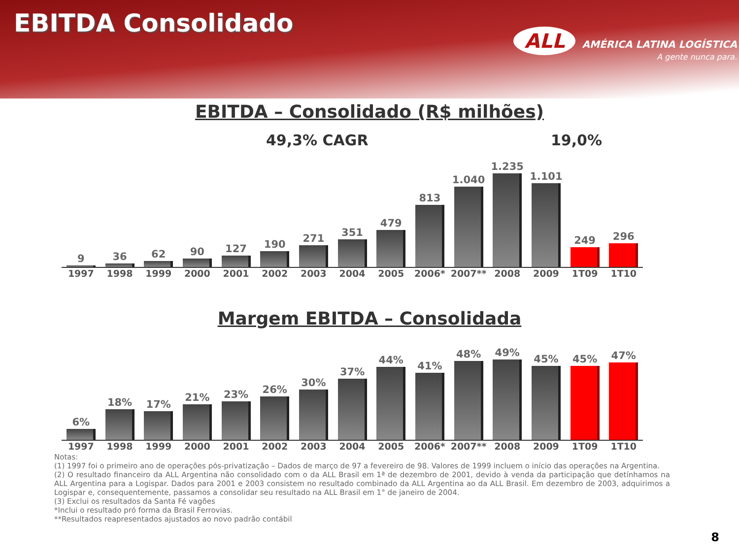EBITDA Consolidado
ALL AMÉRICA LATINA LOGÍSTICA
A gente nunca para.
EBITDA – Consolidado (R$ milhões)
49,3% CAGR 19,0%
9
36
62
90
127
190
271
351
479
813
1.040
1.235
1.101
249
296
1997 1998 1999 2000 2001 2002 2003 2004 2005 2006* 2007** 2008 2009 1T09 1T10
Margem EBITDA – Consolidada
6%
18%
17%
21%
23%
26%
30%
37%
44%
41%
48%
49%
45%
45%
47%
1997 1998 1999 2000 2001 2002 2003 2004 2005 2006* 2007** 2008 2009 1T09 1T10
Notas:
(1) 1997 foi o primeiro ano de operações pós-privatização – Dados de março de 97 a fevereiro de 98. Valores de 1999 incluem o início das operações na Argentina.
(2) O resultado financeiro da ALL Argentina não consolidado com o da ALL Brasil em 1ª de dezembro de 2001, devido à venda da participação que detínhamos na ALL Argentina para a Logispar. Dados para 2001 e 2003 consistem no resultado combinado da ALL Argentina ao da ALL Brasil. Em dezembro de 2003, adquirimos a Logispar e, consequentemente, passamos a consolidar seu resultado na ALL Brasil em 1° de janeiro de 2004.
(3) Exclui os resultados da Santa Fé vagões
*Inclui o resultado pró forma da Brasil Ferrovias.
**Resultados reapresentados ajustados ao novo padrão contábil
8